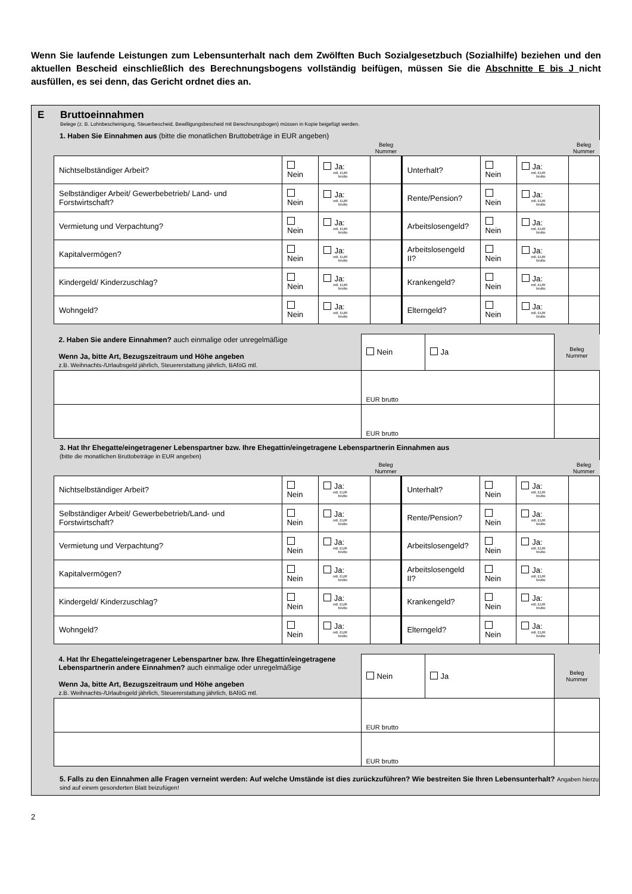Wenn Sie laufende Leistungen zum Lebensunterhalt nach dem Zwölften Buch Sozialgesetzbuch (Sozialhilfe) beziehen und den aktuellen Bescheid einschließlich des Berechnungsbogens vollständig beifügen, müssen Sie die Abschnitte E bis J nicht ausfüllen, es sei denn, das Gericht ordnet dies an.
E Bruttoeinnahmen
Belege (z. B. Lohnbescheinigung, Steuerbescheid, Bewilligungsbescheid mit Berechnungsbogen) müssen in Kopie beigefügt werden.
1. Haben Sie Einnahmen aus (bitte die monatlichen Bruttobeträge in EUR angeben)
| | | | Beleg Nummer | | | | Beleg Nummer |
| Nichtselbständiger Arbeit? | Nein | Ja: mtl. EUR brutto | | Unterhalt? | Nein | Ja: mtl. EUR brutto | |
| Selbständiger Arbeit/ Gewerbebetrieb/ Land- und Forstwirtschaft? | Nein | Ja: mtl. EUR brutto | | Rente/Pension? | Nein | Ja: mtl. EUR brutto | |
| Vermietung und Verpachtung? | Nein | Ja: mtl. EUR brutto | | Arbeitslosengeld? | Nein | Ja: mtl. EUR brutto | |
| Kapitalvermögen? | Nein | Ja: mtl. EUR brutto | | Arbeitslosengeld II? | Nein | Ja: mtl. EUR brutto | |
| Kindergeld/ Kinderzuschlag? | Nein | Ja: mtl. EUR brutto | | Krankengeld? | Nein | Ja: mtl. EUR brutto | |
| Wohngeld? | Nein | Ja: mtl. EUR brutto | | Elterngeld? | Nein | Ja: mtl. EUR brutto | |
| 2. Haben Sie andere Einnahmen? auch einmalige oder unregelmäßige Wenn Ja, bitte Art, Bezugszeitraum und Höhe angeben z.B. Weihnachts-/Urlaubsgeld jährlich, Steuererstattung jährlich, BAföG mtl. | Nein | Ja | Beleg Nummer |
| | EUR brutto | | |
| | EUR brutto | | |
3. Hat Ihr Ehegatte/eingetragener Lebenspartner bzw. Ihre Ehegattin/eingetragene Lebenspartnerin Einnahmen aus
(bitte die monatlichen Bruttobeträge in EUR angeben)
| | | | Beleg Nummer | | | | Beleg Nummer |
| Nichtselbständiger Arbeit? | Nein | Ja: mtl. EUR brutto | | Unterhalt? | Nein | Ja: mtl. EUR brutto | |
| Selbständiger Arbeit/ Gewerbebetrieb/Land- und Forstwirtschaft? | Nein | Ja: mtl. EUR brutto | | Rente/Pension? | Nein | Ja: mtl. EUR brutto | |
| Vermietung und Verpachtung? | Nein | Ja: mtl. EUR brutto | | Arbeitslosengeld? | Nein | Ja: mtl. EUR brutto | |
| Kapitalvermögen? | Nein | Ja: mtl. EUR brutto | | Arbeitslosengeld II? | Nein | Ja: mtl. EUR brutto | |
| Kindergeld/ Kinderzuschlag? | Nein | Ja: mtl. EUR brutto | | Krankengeld? | Nein | Ja: mtl. EUR brutto | |
| Wohngeld? | Nein | Ja: mtl. EUR brutto | | Elterngeld? | Nein | Ja: mtl. EUR brutto | |
| 4. Hat Ihr Ehegatte/eingetragener Lebenspartner bzw. Ihre Ehegattin/eingetragene Lebenspartnerin andere Einnahmen? auch einmalige oder unregelmäßige Wenn Ja, bitte Art, Bezugszeitraum und Höhe angeben z.B. Weihnachts-/Urlaubsgeld jährlich, Steuererstattung jährlich, BAföG mtl. | Nein | Ja | Beleg Nummer |
| | EUR brutto | | |
| | EUR brutto | | |
5. Falls zu den Einnahmen alle Fragen verneint werden: Auf welche Umstände ist dies zurückzuführen? Wie bestreiten Sie Ihren Lebensunterhalt? Angaben hierzu sind auf einem gesonderten Blatt beizufügen!
2